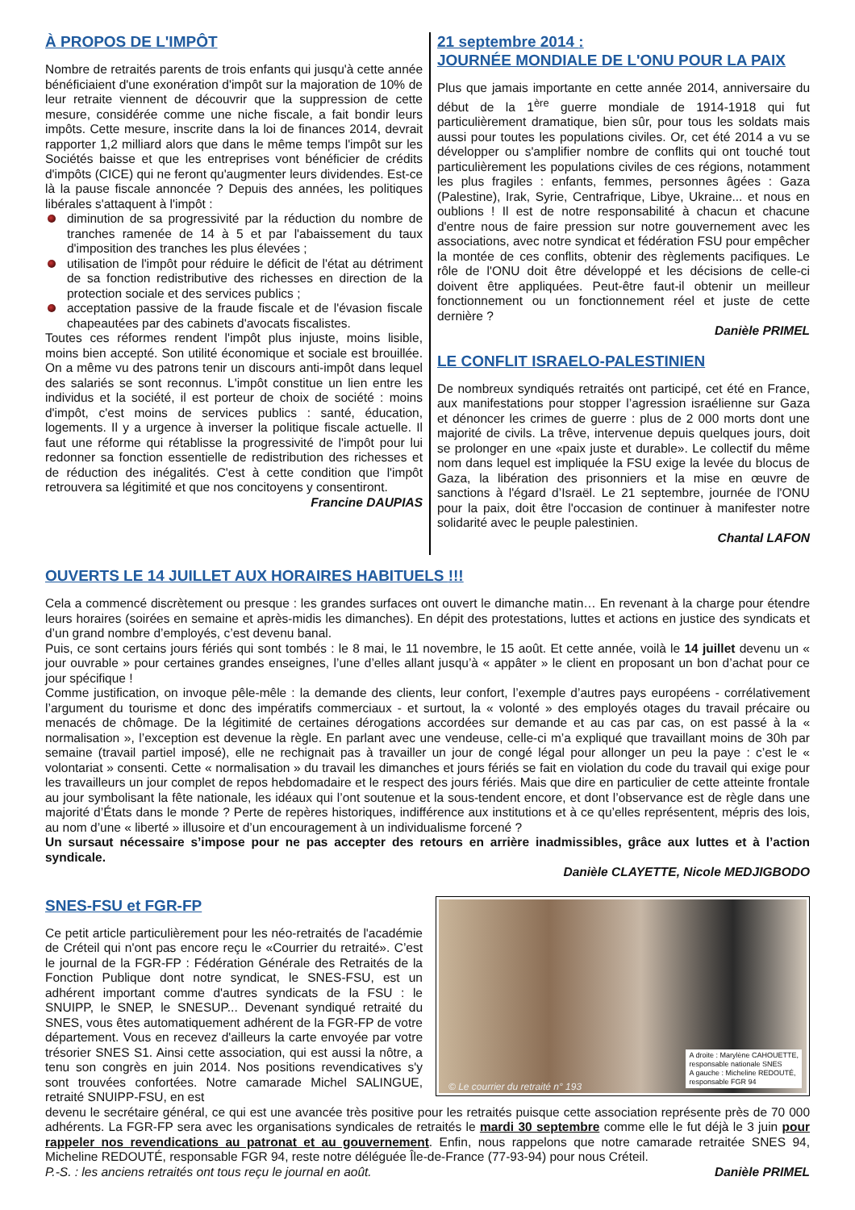À PROPOS DE L'IMPÔT
Nombre de retraités parents de trois enfants qui jusqu'à cette année bénéficiaient d'une exonération d'impôt sur la majoration de 10% de leur retraite viennent de découvrir que la suppression de cette mesure, considérée comme une niche fiscale, a fait bondir leurs impôts. Cette mesure, inscrite dans la loi de finances 2014, devrait rapporter 1,2 milliard alors que dans le même temps l'impôt sur les Sociétés baisse et que les entreprises vont bénéficier de crédits d'impôts (CICE) qui ne feront qu'augmenter leurs dividendes. Est-ce là la pause fiscale annoncée ? Depuis des années, les politiques libérales s'attaquent à l'impôt :
diminution de sa progressivité par la réduction du nombre de tranches ramenée de 14 à 5 et par l'abaissement du taux d'imposition des tranches les plus élevées ;
utilisation de l'impôt pour réduire le déficit de l'état au détriment de sa fonction redistributive des richesses en direction de la protection sociale et des services publics ;
acceptation passive de la fraude fiscale et de l'évasion fiscale chapeautées par des cabinets d'avocats fiscalistes.
Toutes ces réformes rendent l'impôt plus injuste, moins lisible, moins bien accepté. Son utilité économique et sociale est brouillée. On a même vu des patrons tenir un discours anti-impôt dans lequel des salariés se sont reconnus. L'impôt constitue un lien entre les individus et la société, il est porteur de choix de société : moins d'impôt, c'est moins de services publics : santé, éducation, logements. Il y a urgence à inverser la politique fiscale actuelle. Il faut une réforme qui rétablisse la progressivité de l'impôt pour lui redonner sa fonction essentielle de redistribution des richesses et de réduction des inégalités. C'est à cette condition que l'impôt retrouvera sa légitimité et que nos concitoyens y consentiront.
Francine DAUPIAS
21 septembre 2014 :
JOURNÉE MONDIALE DE L'ONU POUR LA PAIX
Plus que jamais importante en cette année 2014, anniversaire du début de la 1<sup>ère</sup> guerre mondiale de 1914-1918 qui fut particulièrement dramatique, bien sûr, pour tous les soldats mais aussi pour toutes les populations civiles. Or, cet été 2014 a vu se développer ou s'amplifier nombre de conflits qui ont touché tout particulièrement les populations civiles de ces régions, notamment les plus fragiles : enfants, femmes, personnes âgées : Gaza (Palestine), Irak, Syrie, Centrafrique, Libye, Ukraine... et nous en oublions ! Il est de notre responsabilité à chacun et chacune d'entre nous de faire pression sur notre gouvernement avec les associations, avec notre syndicat et fédération FSU pour empêcher la montée de ces conflits, obtenir des règlements pacifiques. Le rôle de l'ONU doit être développé et les décisions de celle-ci doivent être appliquées. Peut-être faut-il obtenir un meilleur fonctionnement ou un fonctionnement réel et juste de cette dernière ?
Danièle PRIMEL
LE CONFLIT ISRAELO-PALESTINIEN
De nombreux syndiqués retraités ont participé, cet été en France, aux manifestations pour stopper l’agression israélienne sur Gaza et dénoncer les crimes de guerre : plus de 2 000 morts dont une majorité de civils. La trêve, intervenue depuis quelques jours, doit se prolonger en une «paix juste et durable». Le collectif du même nom dans lequel est impliquée la FSU exige la levée du blocus de Gaza, la libération des prisonniers et la mise en œuvre de sanctions à l'égard d’Israël. Le 21 septembre, journée de l'ONU pour la paix, doit être l'occasion de continuer à manifester notre solidarité avec le peuple palestinien.
Chantal LAFON
OUVERTS LE 14 JUILLET AUX HORAIRES HABITUELS !!!
Cela a commencé discrètement ou presque : les grandes surfaces ont ouvert le dimanche matin… En revenant à la charge pour étendre leurs horaires (soirées en semaine et après-midis les dimanches). En dépit des protestations, luttes et actions en justice des syndicats et d’un grand nombre d’employés, c’est devenu banal.
Puis, ce sont certains jours fériés qui sont tombés : le 8 mai, le 11 novembre, le 15 août. Et cette année, voilà le 14 juillet devenu un « jour ouvrable » pour certaines grandes enseignes, l’une d’elles allant jusqu’à « appâter » le client en proposant un bon d’achat pour ce jour spécifique !
Comme justification, on invoque pêle-mêle : la demande des clients, leur confort, l’exemple d’autres pays européens - corrélativement l’argument du tourisme et donc des impératifs commerciaux - et surtout, la « volonté » des employés otages du travail précaire ou menacés de chômage. De la légitimité de certaines dérogations accordées sur demande et au cas par cas, on est passé à la « normalisation », l’exception est devenue la règle. En parlant avec une vendeuse, celle-ci m’a expliqué que travaillant moins de 30h par semaine (travail partiel imposé), elle ne rechignait pas à travailler un jour de congé légal pour allonger un peu la paye : c’est le « volontariat » consenti. Cette « normalisation » du travail les dimanches et jours fériés se fait en violation du code du travail qui exige pour les travailleurs un jour complet de repos hebdomadaire et le respect des jours fériés. Mais que dire en particulier de cette atteinte frontale au jour symbolisant la fête nationale, les idéaux qui l’ont soutenue et la sous-tendent encore, et dont l’observance est de règle dans une majorité d’États dans le monde ? Perte de repères historiques, indifférence aux institutions et à ce qu’elles représentent, mépris des lois, au nom d’une « liberté » illusoire et d’un encouragement à un individualisme forcené ?
Un sursaut nécessaire s’impose pour ne pas accepter des retours en arrière inadmissibles, grâce aux luttes et à l’action syndicale.
Danièle CLAYETTE, Nicole MEDJIGBODO
SNES-FSU et FGR-FP
Ce petit article particulièrement pour les néo-retraités de l'académie de Créteil qui n'ont pas encore reçu le «Courrier du retraité». C’est le journal de la FGR-FP : Fédération Générale des Retraités de la Fonction Publique dont notre syndicat, le SNES-FSU, est un adhérent important comme d'autres syndicats de la FSU : le SNUIPP, le SNEP, le SNESUP... Devenant syndiqué retraité du SNES, vous êtes automatiquement adhérent de la FGR-FP de votre département. Vous en recevez d'ailleurs la carte envoyée par votre trésorier SNES S1. Ainsi cette association, qui est aussi la nôtre, a tenu son congrès en juin 2014. Nos positions revendicatives s'y sont trouvées confortées. Notre camarade Michel SALINGUE, retraité SNUIPP-FSU, en est
A droite : Marylène CAHOUETTE,
responsable nationale SNES
A gauche : Micheline REDOUTÉ,
responsable FGR 94
© Le courrier du retraité n° 193
devenu le secrétaire général, ce qui est une avancée très positive pour les retraités puisque cette association représente près de 70 000 adhérents. La FGR-FP sera avec les organisations syndicales de retraités le mardi 30 septembre comme elle le fut déjà le 3 juin pour rappeler nos revendications au patronat et au gouvernement. Enfin, nous rappelons que notre camarade retraitée SNES 94, Micheline REDOUTÉ, responsable FGR 94, reste notre déléguée Île-de-France (77-93-94) pour nous Créteil.
P.-S. : les anciens retraités ont tous reçu le journal en août. Danièle PRIMEL